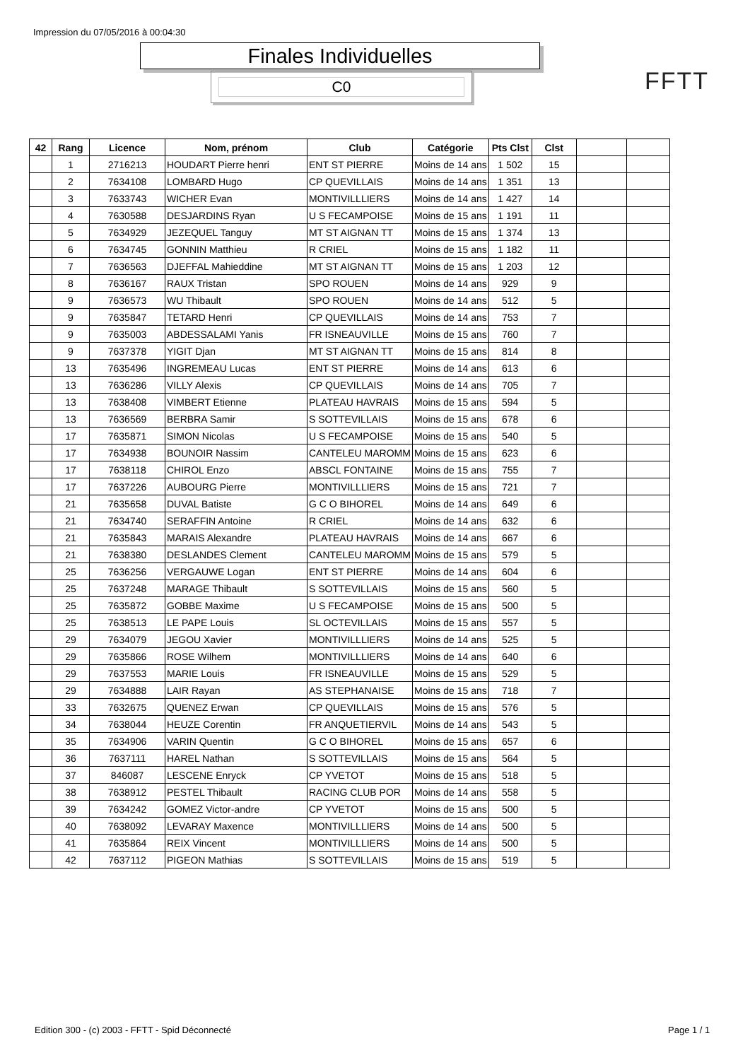Impression du 07/05/2016 à 00:04:30
Finales Individuelles
C0 FFTT
| 42 | Rang | Licence | Nom, prénom | Club | Catégorie | Pts Clst | Clst | | |
| --- | --- | --- | --- | --- | --- | --- | --- | --- | --- |
| | 1 | 2716213 | HOUDART Pierre henri | ENT ST PIERRE | Moins de 14 ans | 1 502 | 15 | | |
| | 2 | 7634108 | LOMBARD Hugo | CP QUEVILLAIS | Moins de 14 ans | 1 351 | 13 | | |
| | 3 | 7633743 | WICHER Evan | MONTIVILLLIERS | Moins de 14 ans | 1 427 | 14 | | |
| | 4 | 7630588 | DESJARDINS Ryan | U S FECAMPOISE | Moins de 15 ans | 1 191 | 11 | | |
| | 5 | 7634929 | JEZEQUEL Tanguy | MT ST AIGNAN TT | Moins de 15 ans | 1 374 | 13 | | |
| | 6 | 7634745 | GONNIN Matthieu | R CRIEL | Moins de 15 ans | 1 182 | 11 | | |
| | 7 | 7636563 | DJEFFAL Mahieddine | MT ST AIGNAN TT | Moins de 15 ans | 1 203 | 12 | | |
| | 8 | 7636167 | RAUX Tristan | SPO ROUEN | Moins de 14 ans | 929 | 9 | | |
| | 9 | 7636573 | WU Thibault | SPO ROUEN | Moins de 14 ans | 512 | 5 | | |
| | 9 | 7635847 | TETARD Henri | CP QUEVILLAIS | Moins de 14 ans | 753 | 7 | | |
| | 9 | 7635003 | ABDESSALAMI Yanis | FR ISNEAUVILLE | Moins de 15 ans | 760 | 7 | | |
| | 9 | 7637378 | YIGIT Djan | MT ST AIGNAN TT | Moins de 15 ans | 814 | 8 | | |
| | 13 | 7635496 | INGREMEAU Lucas | ENT ST PIERRE | Moins de 14 ans | 613 | 6 | | |
| | 13 | 7636286 | VILLY Alexis | CP QUEVILLAIS | Moins de 14 ans | 705 | 7 | | |
| | 13 | 7638408 | VIMBERT Etienne | PLATEAU HAVRAIS | Moins de 15 ans | 594 | 5 | | |
| | 13 | 7636569 | BERBRA Samir | S SOTTEVILLAIS | Moins de 15 ans | 678 | 6 | | |
| | 17 | 7635871 | SIMON Nicolas | U S FECAMPOISE | Moins de 15 ans | 540 | 5 | | |
| | 17 | 7634938 | BOUNOIR Nassim | CANTELEU MAROMM | Moins de 15 ans | 623 | 6 | | |
| | 17 | 7638118 | CHIROL Enzo | ABSCL FONTAINE | Moins de 15 ans | 755 | 7 | | |
| | 17 | 7637226 | AUBOURG Pierre | MONTIVILLLIERS | Moins de 15 ans | 721 | 7 | | |
| | 21 | 7635658 | DUVAL Batiste | G C O BIHOREL | Moins de 14 ans | 649 | 6 | | |
| | 21 | 7634740 | SERAFFIN Antoine | R CRIEL | Moins de 14 ans | 632 | 6 | | |
| | 21 | 7635843 | MARAIS Alexandre | PLATEAU HAVRAIS | Moins de 14 ans | 667 | 6 | | |
| | 21 | 7638380 | DESLANDES Clement | CANTELEU MAROMM | Moins de 15 ans | 579 | 5 | | |
| | 25 | 7636256 | VERGAUWE Logan | ENT ST PIERRE | Moins de 14 ans | 604 | 6 | | |
| | 25 | 7637248 | MARAGE Thibault | S SOTTEVILLAIS | Moins de 15 ans | 560 | 5 | | |
| | 25 | 7635872 | GOBBE Maxime | U S FECAMPOISE | Moins de 15 ans | 500 | 5 | | |
| | 25 | 7638513 | LE PAPE Louis | SL OCTEVILLAIS | Moins de 15 ans | 557 | 5 | | |
| | 29 | 7634079 | JEGOU Xavier | MONTIVILLLIERS | Moins de 14 ans | 525 | 5 | | |
| | 29 | 7635866 | ROSE Wilhem | MONTIVILLLIERS | Moins de 14 ans | 640 | 6 | | |
| | 29 | 7637553 | MARIE Louis | FR ISNEAUVILLE | Moins de 15 ans | 529 | 5 | | |
| | 29 | 7634888 | LAIR Rayan | AS STEPHANAISE | Moins de 15 ans | 718 | 7 | | |
| | 33 | 7632675 | QUENEZ Erwan | CP QUEVILLAIS | Moins de 15 ans | 576 | 5 | | |
| | 34 | 7638044 | HEUZE Corentin | FR ANQUETIERVIL | Moins de 14 ans | 543 | 5 | | |
| | 35 | 7634906 | VARIN Quentin | G C O BIHOREL | Moins de 15 ans | 657 | 6 | | |
| | 36 | 7637111 | HAREL Nathan | S SOTTEVILLAIS | Moins de 15 ans | 564 | 5 | | |
| | 37 | 846087 | LESCENE Enryck | CP YVETOT | Moins de 15 ans | 518 | 5 | | |
| | 38 | 7638912 | PESTEL Thibault | RACING CLUB POR | Moins de 14 ans | 558 | 5 | | |
| | 39 | 7634242 | GOMEZ Victor-andre | CP YVETOT | Moins de 15 ans | 500 | 5 | | |
| | 40 | 7638092 | LEVARAY Maxence | MONTIVILLLIERS | Moins de 14 ans | 500 | 5 | | |
| | 41 | 7635864 | REIX Vincent | MONTIVILLLIERS | Moins de 14 ans | 500 | 5 | | |
| | 42 | 7637112 | PIGEON Mathias | S SOTTEVILLAIS | Moins de 15 ans | 519 | 5 | | |
Edition 300 - (c) 2003 - FFTT - Spid Déconnecté
Page 1 / 1